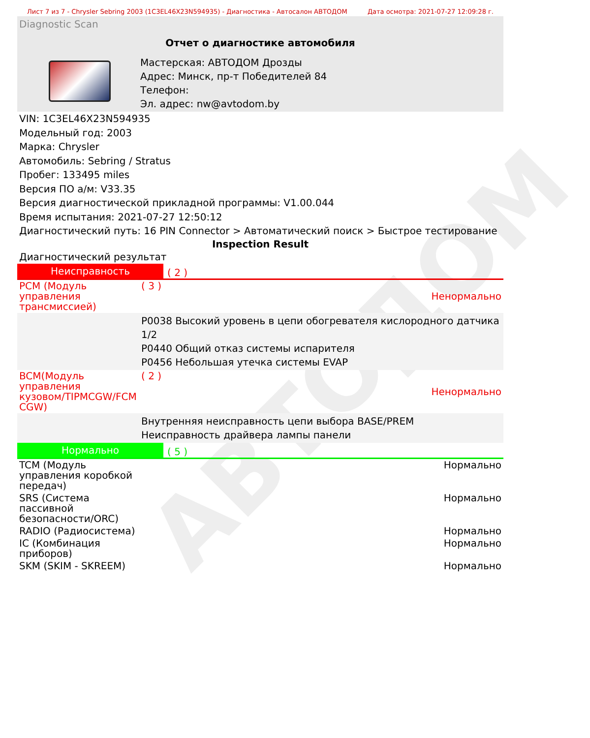АВТОДОМ
Лист 7 из 7 - Chrysler Sebring 2003 (1C3EL46X23N594935) - Диагностика - Автосалон АВТОДОМ Дата осмотра: 2021-07-27 12:09:28 г.
Diagnostic Scan
Отчет о диагностике автомобиля
Мастерская: АВТОДОМ Дрозды
Адрес: Минск, пр-т Победителей 84
Телефон:
Эл. адрес: nw@avtodom.by
VIN: 1C3EL46X23N594935
Модельный год: 2003
Марка: Chrysler
Автомобиль: Sebring / Stratus
Пробег: 133495 miles
Версия ПО а/м: V33.35
Версия диагностической прикладной программы: V1.00.044
Время испытания: 2021-07-27 12:50:12
Диагностический путь: 16 PIN Connector > Автоматический поиск > Быстрое тестирование
Inspection Result
Диагностический результат
Неисправность ( 2 )
| PCM (Модуль управления трансмиссией) | ( 3 ) | Ненормально |
| | P0038 Высокий уровень в цепи обогревателя кислородного датчика 1/2 P0440 Общий отказ системы испарителя P0456 Небольшая утечка системы EVAP | |
| BCM(Модуль управления кузовом/TIPMCGW/FCM CGW) | ( 2 ) | Ненормально |
| | Внутренняя неисправность цепи выбора BASE/PREM Неисправность драйвера лампы панели | |
Нормально ( 5 )
| TCM (Модуль управления коробкой передач) | Нормально |
| SRS (Система пассивной безопасности/ORC) | Нормально |
| RADIO (Радиосистема) | Нормально |
| IC (Комбинация приборов) | Нормально |
| SKM (SKIM - SKREEM) | Нормально |